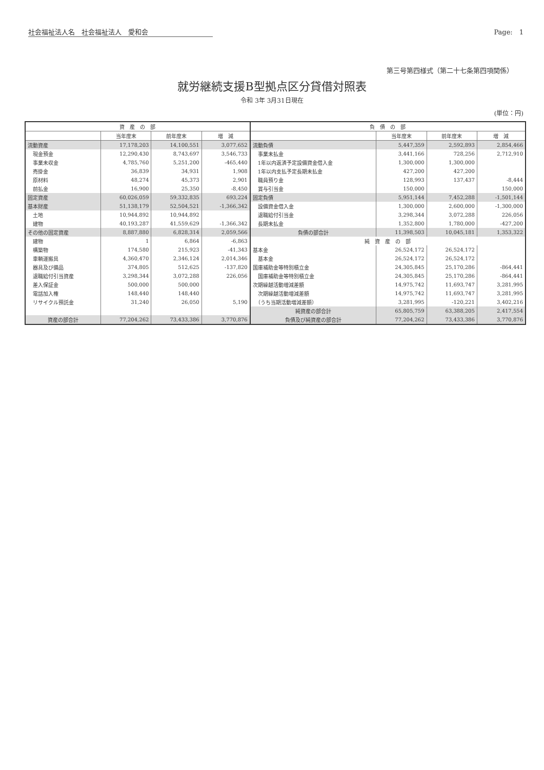社会福祉法人名　社会福祉法人　愛和会 Page:　1
第三号第四様式（第二十七条第四項関係）
就労継続支援B型拠点区分貸借対照表
令和 3年 3月31日現在
(単位：円)
| 資 産 の 部 | | | | 負 債 の 部 | | | |
| --- | --- | --- | --- | --- | --- | --- | --- |
| | 当年度末 | 前年度末 | 増 減 | | 当年度末 | 前年度末 | 増 減 |
| 流動資産 | 17,178,203 | 14,100,551 | 3,077,652 | 流動負債 | 5,447,359 | 2,592,893 | 2,854,466 |
| 現金預金 | 12,290,430 | 8,743,697 | 3,546,733 | 事業未払金 | 3,441,166 | 728,256 | 2,712,910 |
| 事業未収金 | 4,785,760 | 5,251,200 | -465,440 | 1年以内返済予定設備資金借入金 | 1,300,000 | 1,300,000 | |
| 売掛金 | 36,839 | 34,931 | 1,908 | 1年以内支払予定長期未払金 | 427,200 | 427,200 | |
| 原材料 | 48,274 | 45,373 | 2,901 | 職員預り金 | 128,993 | 137,437 | -8,444 |
| 前払金 | 16,900 | 25,350 | -8,450 | 賞与引当金 | 150,000 | | 150,000 |
| 固定資産 | 60,026,059 | 59,332,835 | 693,224 | 固定負債 | 5,951,144 | 7,452,288 | -1,501,144 |
| 基本財産 | 51,138,179 | 52,504,521 | -1,366,342 | 設備資金借入金 | 1,300,000 | 2,600,000 | -1,300,000 |
| 土地 | 10,944,892 | 10,944,892 | | 退職給付引当金 | 3,298,344 | 3,072,288 | 226,056 |
| 建物 | 40,193,287 | 41,559,629 | -1,366,342 | 長期未払金 | 1,352,800 | 1,780,000 | -427,200 |
| その他の固定資産 | 8,887,880 | 6,828,314 | 2,059,566 | 負債の部合計 | 11,398,503 | 10,045,181 | 1,353,322 |
| 建物 | 1 | 6,864 | -6,863 | 純 資 産 の 部 | | | |
| 構築物 | 174,580 | 215,923 | -41,343 | 基本金 | 26,524,172 | 26,524,172 | |
| 車輌運搬具 | 4,360,470 | 2,346,124 | 2,014,346 | 基本金 | 26,524,172 | 26,524,172 | |
| 器具及び備品 | 374,805 | 512,625 | -137,820 | 国庫補助金等特別積立金 | 24,305,845 | 25,170,286 | -864,441 |
| 退職給付引当資産 | 3,298,344 | 3,072,288 | 226,056 | 国庫補助金等特別積立金 | 24,305,845 | 25,170,286 | -864,441 |
| 差入保証金 | 500,000 | 500,000 | | 次期繰越活動増減差額 | 14,975,742 | 11,693,747 | 3,281,995 |
| 電話加入権 | 148,440 | 148,440 | | 次期繰越活動増減差額 | 14,975,742 | 11,693,747 | 3,281,995 |
| リサイクル預託金 | 31,240 | 26,050 | 5,190 | （うち当期活動増減差額） | 3,281,995 | -120,221 | 3,402,216 |
| | | | | 純資産の部合計 | 65,805,759 | 63,388,205 | 2,417,554 |
| 資産の部合計 | 77,204,262 | 73,433,386 | 3,770,876 | 負債及び純資産の部合計 | 77,204,262 | 73,433,386 | 3,770,876 |